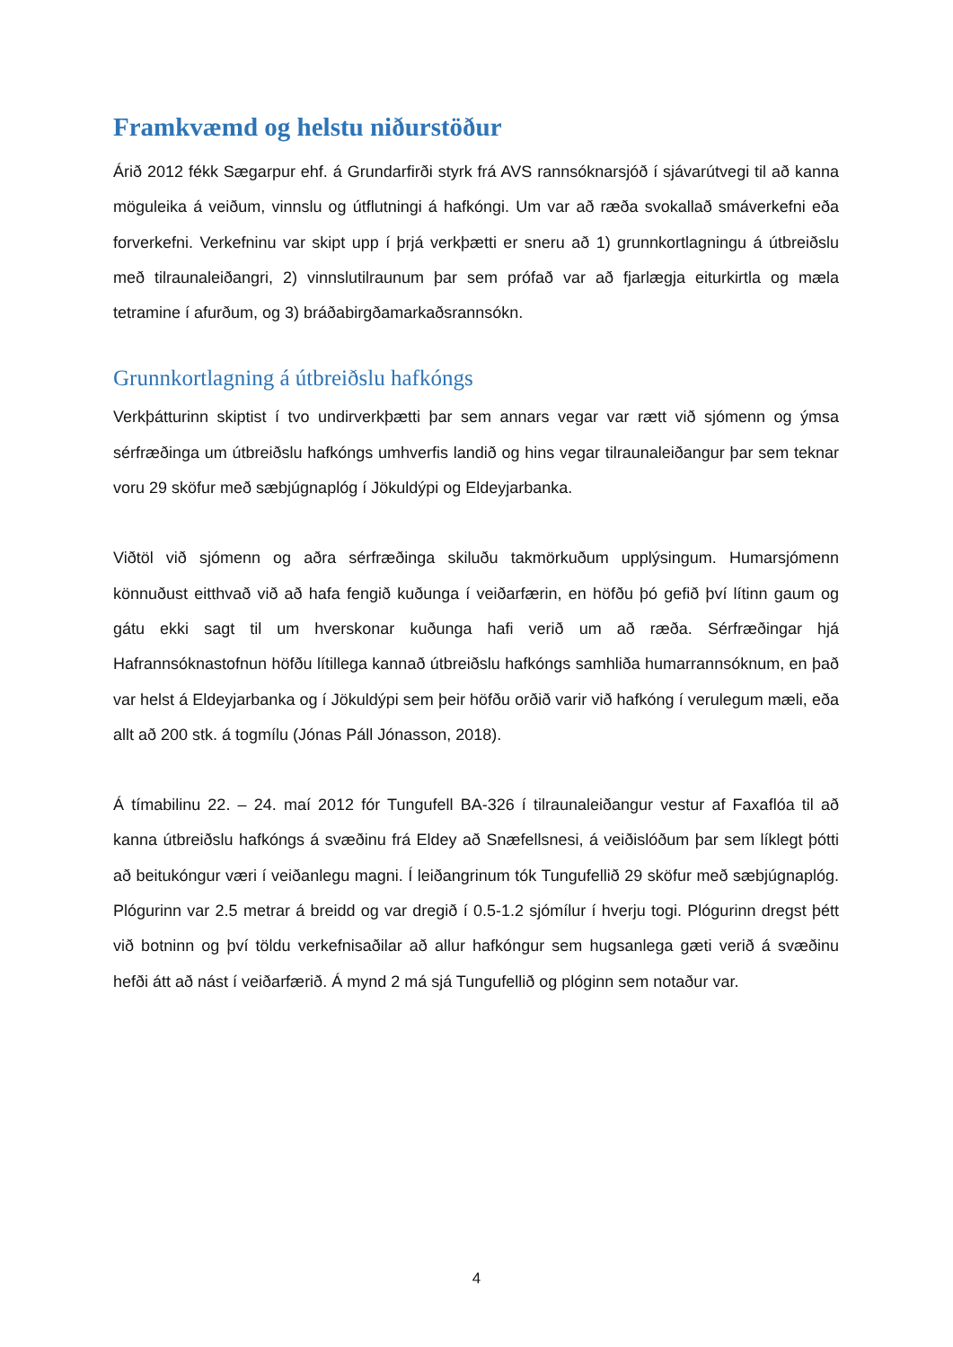Framkvæmd og helstu niðurstöður
Árið 2012 fékk Sægarpur ehf. á Grundarfirði styrk frá AVS rannsóknarsjóð í sjávarútvegi til að kanna möguleika á veiðum, vinnslu og útflutningi á hafkóngi. Um var að ræða svokallað smáverkefni eða forverkefni. Verkefninu var skipt upp í þrjá verkþætti er sneru að 1) grunnkortlagningu á útbreiðslu með tilraunaleiðangri, 2) vinnslutilraunum þar sem prófað var að fjarlægja eiturkirtla og mæla tetramine í afurðum, og 3) bráðabirgðamarkaðsrannsókn.
Grunnkortlagning á útbreiðslu hafkóngs
Verkþátturinn skiptist í tvo undirverkþætti þar sem annars vegar var rætt við sjómenn og ýmsa sérfræðinga um útbreiðslu hafkóngs umhverfis landið og hins vegar tilraunaleiðangur þar sem teknar voru 29 sköfur með sæbjúgnaplóg í Jökuldýpi og Eldeyjarbanka.
Viðtöl við sjómenn og aðra sérfræðinga skiluðu takmörkuðum upplýsingum. Humarsjómenn könnuðust eitthvað við að hafa fengið kuðunga í veiðarfærin, en höfðu þó gefið því lítinn gaum og gátu ekki sagt til um hverskonar kuðunga hafi verið um að ræða. Sérfræðingar hjá Hafrannsóknastofnun höfðu lítillega kannað útbreiðslu hafkóngs samhliða humarrannsóknum, en það var helst á Eldeyjarbanka og í Jökuldýpi sem þeir höfðu orðið varir við hafkóng í verulegum mæli, eða allt að 200 stk. á togmílu (Jónas Páll Jónasson, 2018).
Á tímabilinu 22. – 24. maí 2012 fór Tungufell BA-326 í tilraunaleiðangur vestur af Faxaflóa til að kanna útbreiðslu hafkóngs á svæðinu frá Eldey að Snæfellsnesi, á veiðislóðum þar sem líklegt þótti að beitukóngur væri í veiðanlegu magni. Í leiðangrinum tók Tungufellið 29 sköfur með sæbjúgnaplóg. Plógurinn var 2.5 metrar á breidd og var dregið í 0.5-1.2 sjómílur í hverju togi. Plógurinn dregst þétt við botninn og því töldu verkefnisaðilar að allur hafkóngur sem hugsanlega gæti verið á svæðinu hefði átt að nást í veiðarfærið. Á mynd 2 má sjá Tungufellið og plóginn sem notaður var.
4